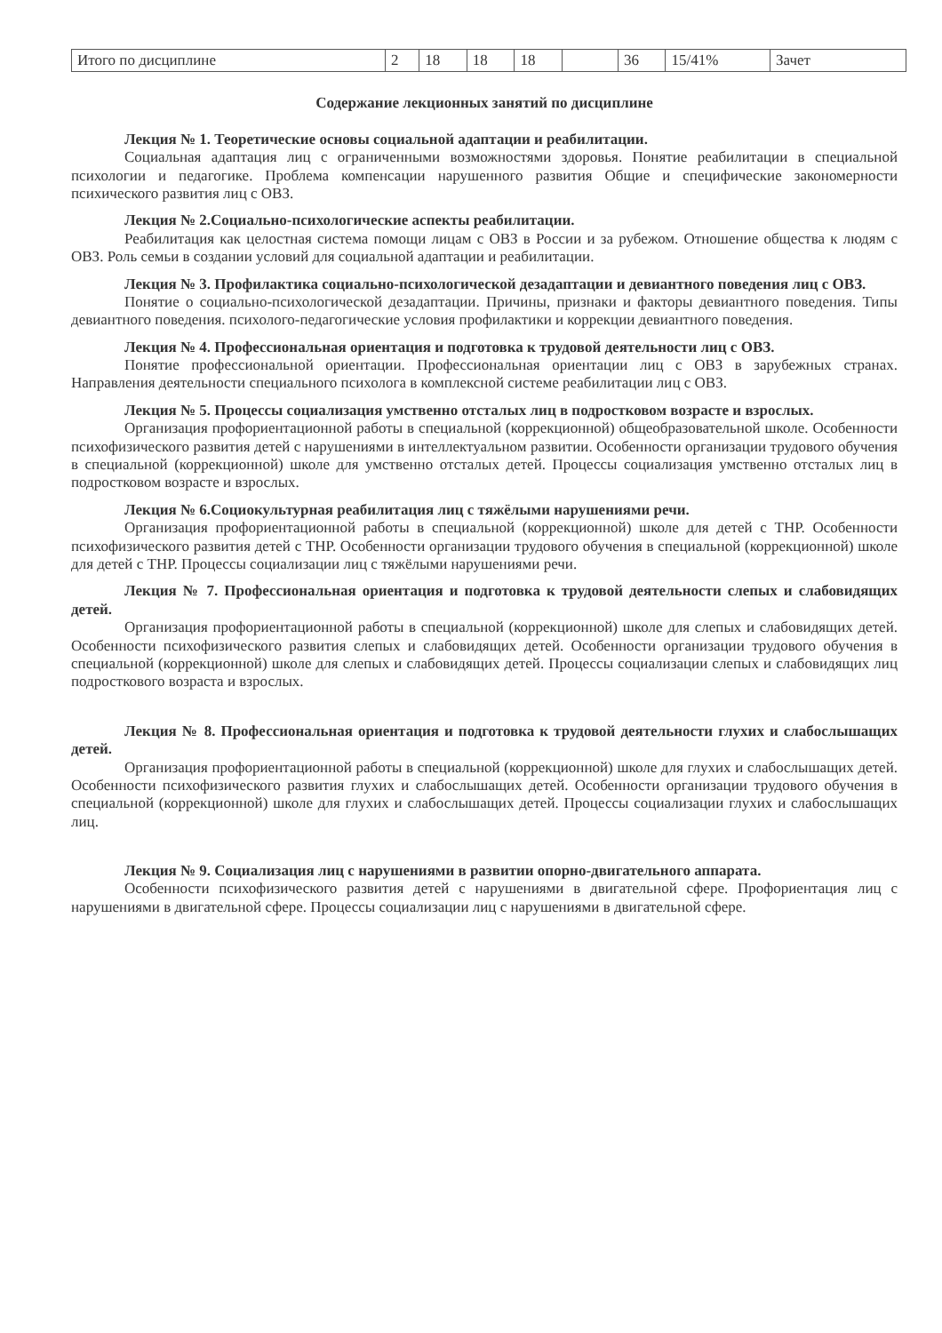| Итого по дисциплине | 2 | 18 | 18 | 18 | | 36 | 15/41% | Зачет |
Содержание лекционных занятий по дисциплине
Лекция № 1. Теоретические основы социальной адаптации и реабилитации.
Социальная адаптация лиц с ограниченными возможностями здоровья. Понятие реабилитации в специальной психологии и педагогике. Проблема компенсации нарушенного развития Общие и специфические закономерности психического развития лиц с ОВЗ.
Лекция № 2.Социально-психологические аспекты реабилитации.
Реабилитация как целостная система помощи лицам с ОВЗ в России и за рубежом. Отношение общества к людям с ОВЗ. Роль семьи в создании условий для социальной адаптации и реабилитации.
Лекция № 3. Профилактика социально-психологической дезадаптации и девиантного поведения лиц с ОВЗ.
Понятие о социально-психологической дезадаптации. Причины, признаки и факторы девиантного поведения. Типы девиантного поведения. психолого-педагогические условия профилактики и коррекции девиантного поведения.
Лекция № 4. Профессиональная ориентация и подготовка к трудовой деятельности лиц с ОВЗ.
Понятие профессиональной ориентации. Профессиональная ориентации лиц с ОВЗ в зарубежных странах. Направления деятельности специального психолога в комплексной системе реабилитации лиц с ОВЗ.
Лекция № 5. Процессы социализация умственно отсталых лиц в подростковом возрасте и взрослых.
Организация профориентационной работы в специальной (коррекционной) общеобразовательной школе. Особенности психофизического развития детей с нарушениями в интеллектуальном развитии. Особенности организации трудового обучения в специальной (коррекционной) школе для умственно отсталых детей. Процессы социализация умственно отсталых лиц в подростковом возрасте и взрослых.
Лекция № 6.Социокультурная реабилитация лиц с тяжёлыми нарушениями речи.
Организация профориентационной работы в специальной (коррекционной) школе для детей с ТНР. Особенности психофизического развития детей с ТНР. Особенности организации трудового обучения в специальной (коррекционной) школе для детей с ТНР. Процессы социализации лиц с тяжёлыми нарушениями речи.
Лекция № 7. Профессиональная ориентация и подготовка к трудовой деятельности слепых и слабовидящих детей.
Организация профориентационной работы в специальной (коррекционной) школе для слепых и слабовидящих детей. Особенности психофизического развития слепых и слабовидящих детей. Особенности организации трудового обучения в специальной (коррекционной) школе для слепых и слабовидящих детей. Процессы социализации слепых и слабовидящих лиц подросткового возраста и взрослых.
Лекция № 8. Профессиональная ориентация и подготовка к трудовой деятельности глухих и слабослышащих детей.
Организация профориентационной работы в специальной (коррекционной) школе для глухих и слабослышащих детей. Особенности психофизического развития глухих и слабослышащих детей. Особенности организации трудового обучения в специальной (коррекционной) школе для глухих и слабослышащих детей. Процессы социализации глухих и слабослышащих лиц.
Лекция № 9. Социализация лиц с нарушениями в развитии опорно-двигательного аппарата.
Особенности психофизического развития детей с нарушениями в двигательной сфере. Профориентация лиц с нарушениями в двигательной сфере. Процессы социализации лиц с нарушениями в двигательной сфере.